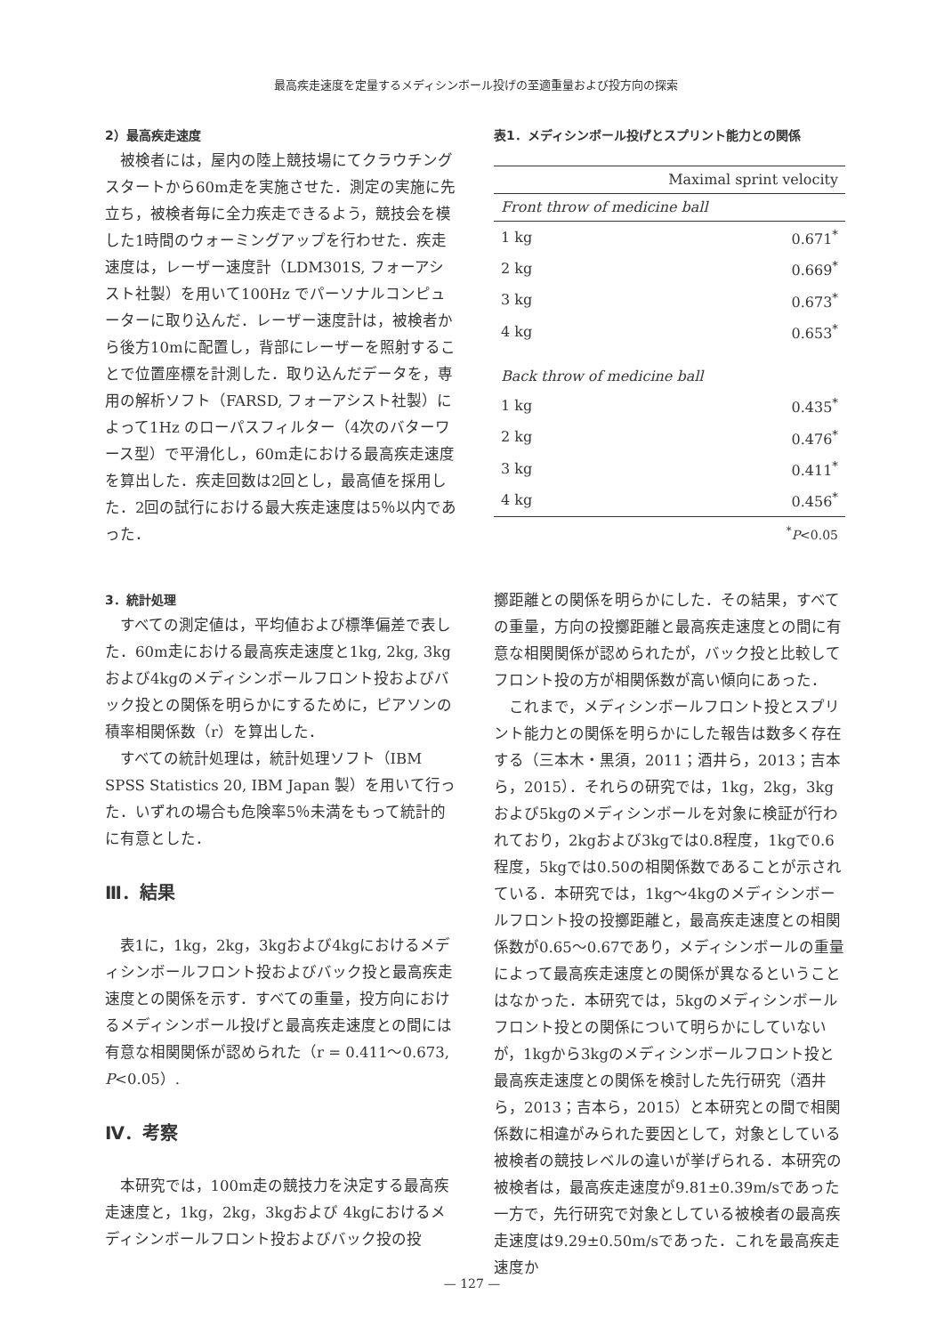最高疾走速度を定量するメディシンボール投げの至適重量および投方向の探索
2）最高疾走速度
被検者には，屋内の陸上競技場にてクラウチングスタートから60m走を実施させた．測定の実施に先立ち，被検者毎に全力疾走できるよう，競技会を模した1時間のウォーミングアップを行わせた．疾走速度は，レーザー速度計（LDM301S, フォーアシスト社製）を用いて100Hz でパーソナルコンピューターに取り込んだ．レーザー速度計は，被検者から後方10mに配置し，背部にレーザーを照射することで位置座標を計測した．取り込んだデータを，専用の解析ソフト（FARSD, フォーアシスト社製）によって1Hz のローパスフィルター（4次のバターワース型）で平滑化し，60m走における最高疾走速度を算出した．疾走回数は2回とし，最高値を採用した．2回の試行における最大疾走速度は5％以内であった．
3．統計処理
すべての測定値は，平均値および標準偏差で表した．60m走における最高疾走速度と1kg, 2kg, 3kgおよび4kgのメディシンボールフロント投およびバック投との関係を明らかにするために，ピアソンの積率相関係数（r）を算出した．
すべての統計処理は，統計処理ソフト（IBM SPSS Statistics 20, IBM Japan 製）を用いて行った．いずれの場合も危険率5％未満をもって統計的に有意とした．
Ⅲ．結果
表1に，1kg，2kg，3kgおよび4kgにおけるメディシンボールフロント投およびバック投と最高疾走速度との関係を示す．すべての重量，投方向におけるメディシンボール投げと最高疾走速度との間には有意な相関関係が認められた（r = 0.411〜0.673, P<0.05）.
Ⅳ．考察
本研究では，100m走の競技力を決定する最高疾走速度と，1kg，2kg，3kgおよび 4kgにおけるメディシンボールフロント投およびバック投の投
表1．メディシンボール投げとスプリント能力との関係
| | Maximal sprint velocity |
| --- | --- |
| Front throw of medicine ball | |
| 1 kg | 0.671<sup>*</sup> |
| 2 kg | 0.669<sup>*</sup> |
| 3 kg | 0.673<sup>*</sup> |
| 4 kg | 0.653<sup>*</sup> |
| Back throw of medicine ball | |
| 1 kg | 0.435<sup>*</sup> |
| 2 kg | 0.476<sup>*</sup> |
| 3 kg | 0.411<sup>*</sup> |
| 4 kg | 0.456<sup>*</sup> |
| <sup>*</sup> P <0.05 | |
擲距離との関係を明らかにした．その結果，すべての重量，方向の投擲距離と最高疾走速度との間に有意な相関関係が認められたが，バック投と比較してフロント投の方が相関係数が高い傾向にあった．
これまで，メディシンボールフロント投とスプリント能力との関係を明らかにした報告は数多く存在する（三本木・黒須，2011；酒井ら，2013；吉本ら，2015）．それらの研究では，1kg，2kg，3kgおよび5kgのメディシンボールを対象に検証が行われており，2kgおよび3kgでは0.8程度，1kgで0.6程度，5kgでは0.50の相関係数であることが示されている．本研究では，1kg〜4kgのメディシンボールフロント投の投擲距離と，最高疾走速度との相関係数が0.65〜0.67であり，メディシンボールの重量によって最高疾走速度との関係が異なるということはなかった．本研究では，5kgのメディシンボールフロント投との関係について明らかにしていないが，1kgから3kgのメディシンボールフロント投と最高疾走速度との関係を検討した先行研究（酒井ら，2013；吉本ら，2015）と本研究との間で相関係数に相違がみられた要因として，対象としている被検者の競技レベルの違いが挙げられる．本研究の被検者は，最高疾走速度が9.81±0.39m/sであった一方で，先行研究で対象としている被検者の最高疾走速度は9.29±0.50m/sであった．これを最高疾走速度か
— 127 —